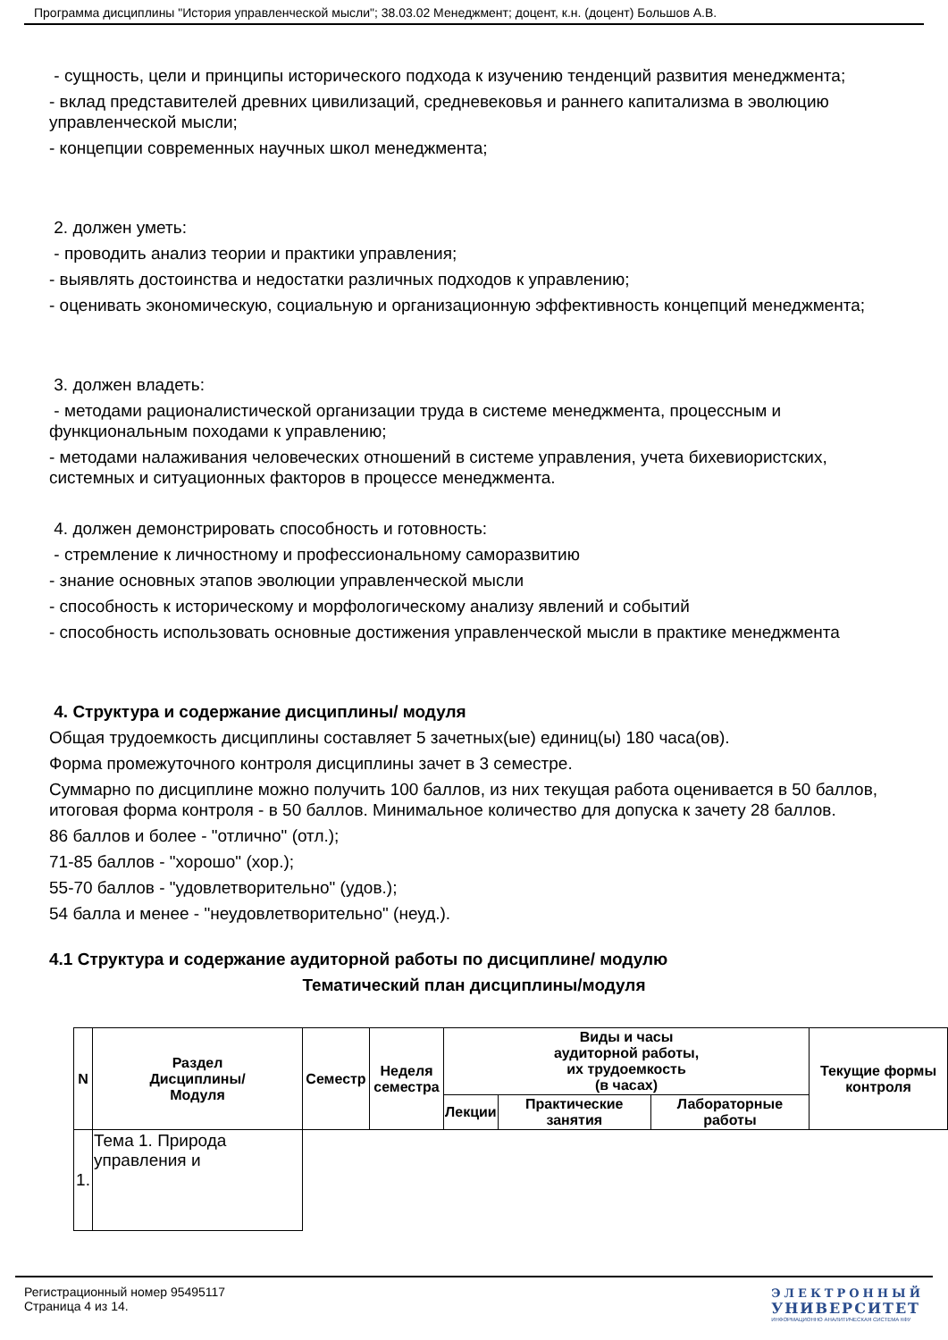Программа дисциплины "История управленческой мысли"; 38.03.02 Менеджмент; доцент, к.н. (доцент) Большов А.В.
- сущность, цели и принципы исторического подхода к изучению тенденций развития менеджмента;
- вклад представителей древних цивилизаций, средневековья и раннего капитализма в эволюцию управленческой мысли;
- концепции современных научных школ менеджмента;
2. должен уметь:
- проводить анализ теории и практики управления;
- выявлять достоинства и недостатки различных подходов к управлению;
- оценивать экономическую, социальную и организационную эффективность концепций менеджмента;
3. должен владеть:
- методами рационалистической организации труда в системе менеджмента, процессным и функциональным походами к управлению;
- методами налаживания человеческих отношений в системе управления, учета бихевиористских, системных и ситуационных факторов в процессе менеджмента.
4. должен демонстрировать способность и готовность:
- стремление к личностному и профессиональному саморазвитию
- знание основных этапов эволюции управленческой мысли
- способность к историческому и морфологическому анализу явлений и событий
- способность использовать основные достижения управленческой мысли в практике менеджмента
4. Структура и содержание дисциплины/ модуля
Общая трудоемкость дисциплины составляет 5 зачетных(ые) единиц(ы) 180 часа(ов).
Форма промежуточного контроля дисциплины зачет в 3 семестре.
Суммарно по дисциплине можно получить 100 баллов, из них текущая работа оценивается в 50 баллов, итоговая форма контроля - в 50 баллов. Минимальное количество для допуска к зачету 28 баллов.
86 баллов и более - "отлично" (отл.);
71-85 баллов - "хорошо" (хор.);
55-70 баллов - "удовлетворительно" (удов.);
54 балла и менее - "неудовлетворительно" (неуд.).
4.1 Структура и содержание аудиторной работы по дисциплине/ модулю
Тематический план дисциплины/модуля
| N | Раздел Дисциплины/ Модуля | Семестр | Неделя семестра | Виды и часы аудиторной работы, их трудоемкость (в часах) | | | Текущие формы контроля |
| --- | --- | --- | --- | --- | --- | --- | --- |
| | | | | Лекции | Практические занятия | Лабораторные работы | |
| 1. | Тема 1. Природа управления и | | | | | | |
Регистрационный номер 95495117
Страница 4 из 14.
ЭЛЕКТРОННЫЙ
УНИВЕРСИТЕТ
ИНФОРМАЦИОННО АНАЛИТИЧЕСКАЯ СИСТЕМА КФУ